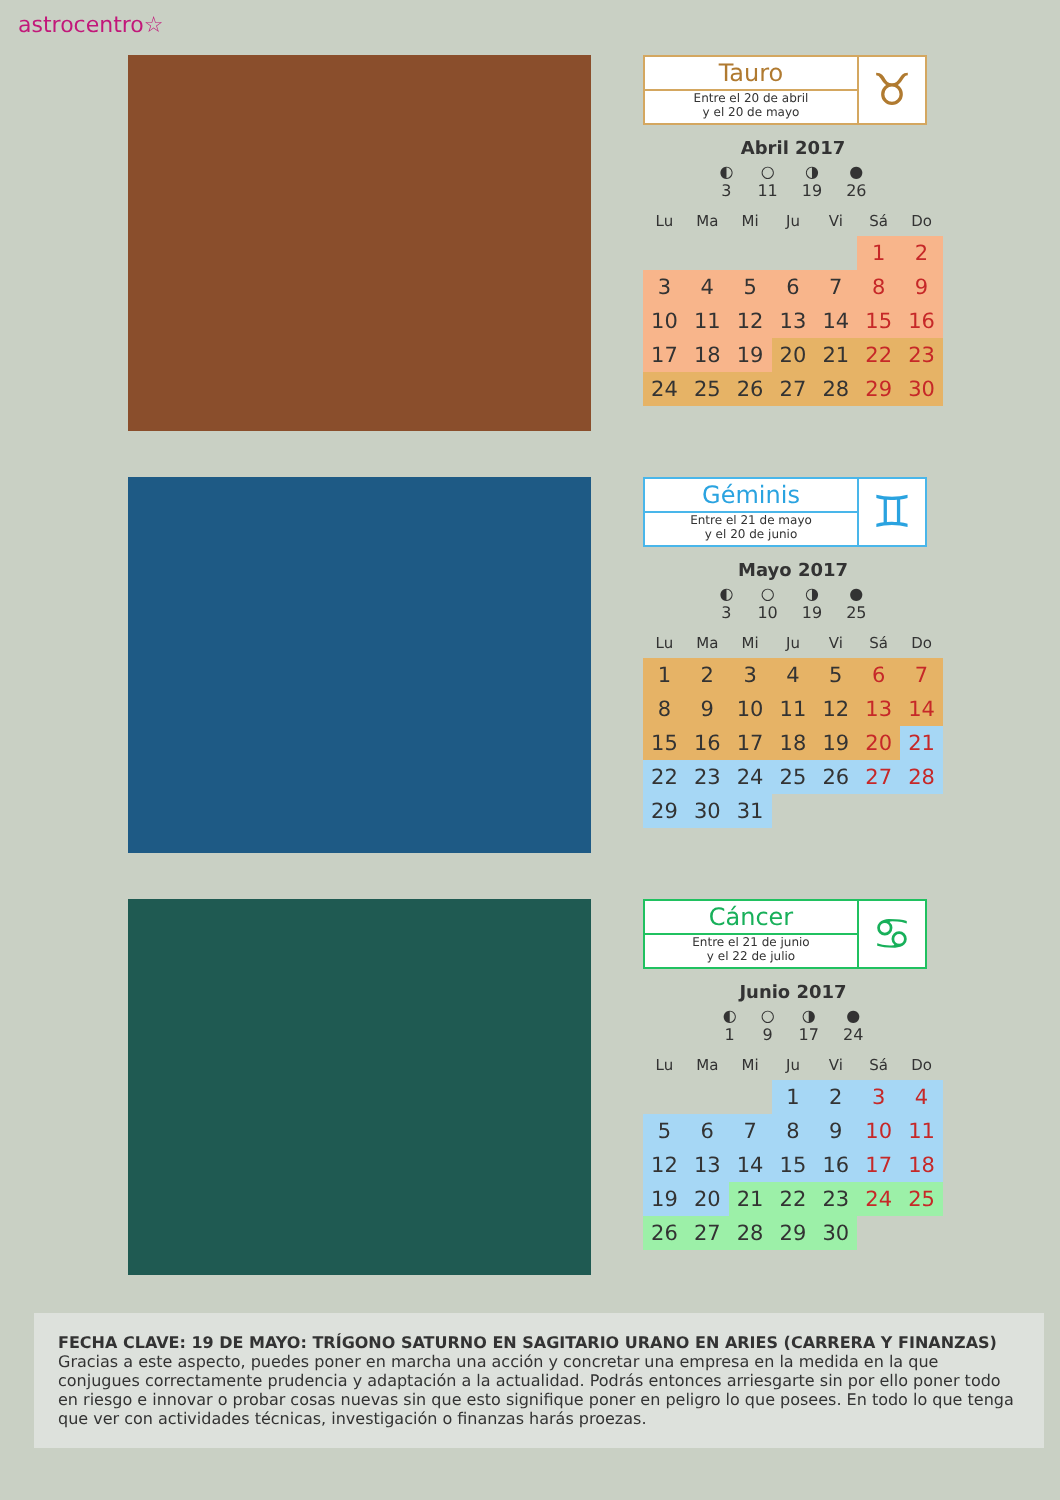astrocentro☆
Tauro
Entre el 20 de abril
y el 20 de mayo
♉
Abril 2017
◐
3
○
11
◑
19
●
26
| Lu | Ma | Mi | Ju | Vi | Sá | Do |
| --- | --- | --- | --- | --- | --- | --- |
| | | | | | 1 | 2 |
| 3 | 4 | 5 | 6 | 7 | 8 | 9 |
| 10 | 11 | 12 | 13 | 14 | 15 | 16 |
| 17 | 18 | 19 | 20 | 21 | 22 | 23 |
| 24 | 25 | 26 | 27 | 28 | 29 | 30 |
Géminis
Entre el 21 de mayo
y el 20 de junio
♊
Mayo 2017
◐
3
○
10
◑
19
●
25
| Lu | Ma | Mi | Ju | Vi | Sá | Do |
| --- | --- | --- | --- | --- | --- | --- |
| 1 | 2 | 3 | 4 | 5 | 6 | 7 |
| 8 | 9 | 10 | 11 | 12 | 13 | 14 |
| 15 | 16 | 17 | 18 | 19 | 20 | 21 |
| 22 | 23 | 24 | 25 | 26 | 27 | 28 |
| 29 | 30 | 31 | | | | |
Cáncer
Entre el 21 de junio
y el 22 de julio
♋
Junio 2017
◐
1
○
9
◑
17
●
24
| Lu | Ma | Mi | Ju | Vi | Sá | Do |
| --- | --- | --- | --- | --- | --- | --- |
| | | | 1 | 2 | 3 | 4 |
| 5 | 6 | 7 | 8 | 9 | 10 | 11 |
| 12 | 13 | 14 | 15 | 16 | 17 | 18 |
| 19 | 20 | 21 | 22 | 23 | 24 | 25 |
| 26 | 27 | 28 | 29 | 30 | | |
FECHA CLAVE: 19 DE MAYO: TRÍGONO SATURNO EN SAGITARIO URANO EN ARIES (CARRERA Y FINANZAS)
Gracias a este aspecto, puedes poner en marcha una acción y concretar una empresa en la medida en la que conjugues correctamente prudencia y adaptación a la actualidad. Podrás entonces arriesgarte sin por ello poner todo en riesgo e innovar o probar cosas nuevas sin que esto signifique poner en peligro lo que posees. En todo lo que tenga que ver con actividades técnicas, investigación o finanzas harás proezas.